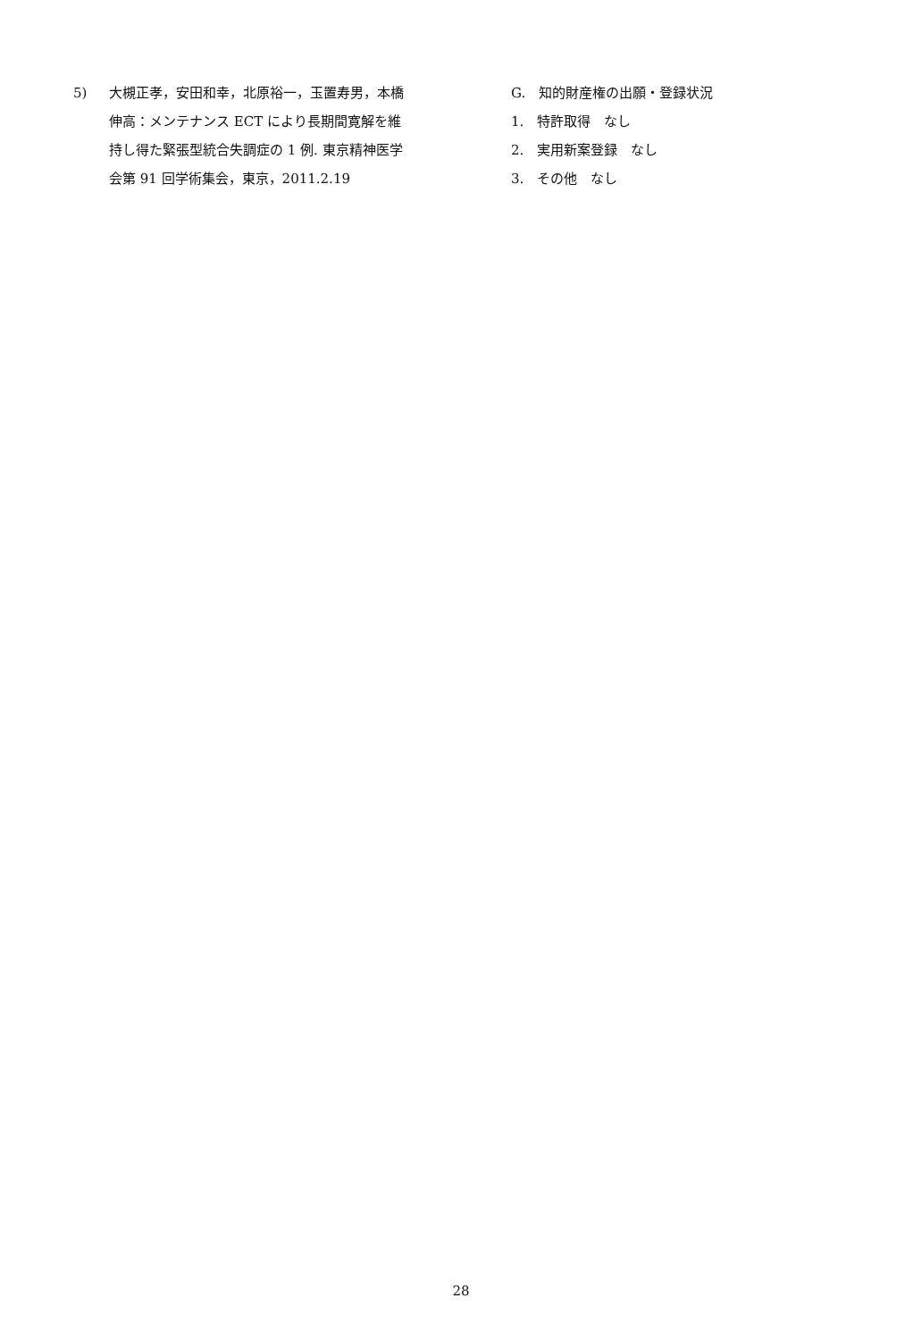5) 大槻正孝，安田和幸，北原裕一，玉置寿男，本橋伸高：メンテナンス ECT により長期間寛解を維持し得た緊張型統合失調症の 1 例. 東京精神医学会第 91 回学術集会，東京，2011.2.19
G.　知的財産権の出願・登録状況
1.　特許取得　なし
2.　実用新案登録　なし
3.　その他　なし
28